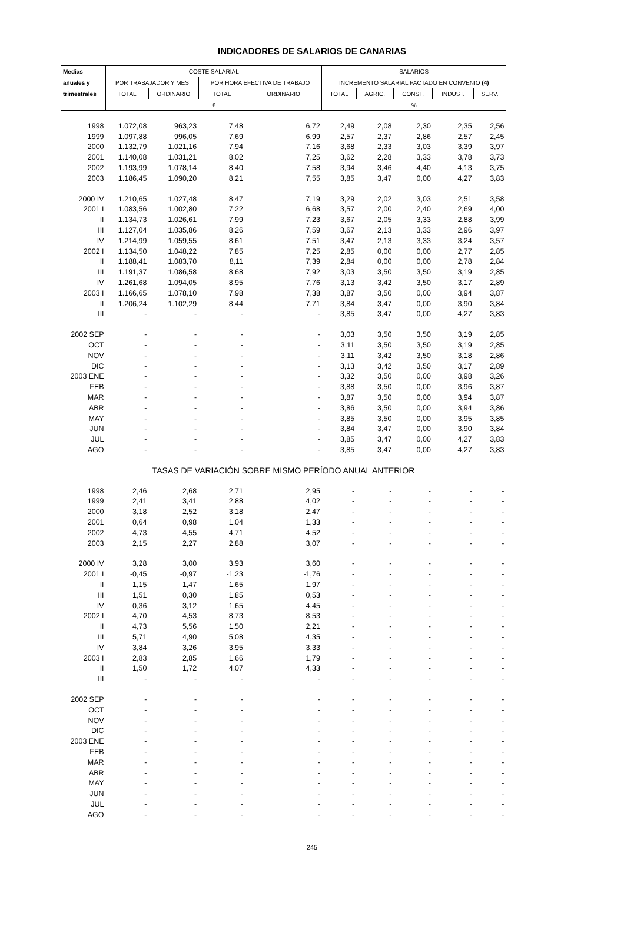INDICADORES DE SALARIOS DE CANARIAS
| Medias | COSTE SALARIAL | | | | SALARIOS | | | | |
| --- | --- | --- | --- | --- | --- | --- | --- | --- | --- |
| anuales y | POR TRABAJADOR Y MES | | POR HORA EFECTIVA DE TRABAJO | | INCREMENTO SALARIAL PACTADO EN CONVENIO (4) | | | | |
| trimestrales | TOTAL | ORDINARIO | TOTAL | ORDINARIO | TOTAL | AGRIC. | CONST. | INDUST. | SERV. |
| | € | | | | % | | | | |
| 1998 | 1.072,08 | 963,23 | 7,48 | 6,72 | 2,49 | 2,08 | 2,30 | 2,35 | 2,56 |
| 1999 | 1.097,88 | 996,05 | 7,69 | 6,99 | 2,57 | 2,37 | 2,86 | 2,57 | 2,45 |
| 2000 | 1.132,79 | 1.021,16 | 7,94 | 7,16 | 3,68 | 2,33 | 3,03 | 3,39 | 3,97 |
| 2001 | 1.140,08 | 1.031,21 | 8,02 | 7,25 | 3,62 | 2,28 | 3,33 | 3,78 | 3,73 |
| 2002 | 1.193,99 | 1.078,14 | 8,40 | 7,58 | 3,94 | 3,46 | 4,40 | 4,13 | 3,75 |
| 2003 | 1.186,45 | 1.090,20 | 8,21 | 7,55 | 3,85 | 3,47 | 0,00 | 4,27 | 3,83 |
| 2000 IV | 1.210,65 | 1.027,48 | 8,47 | 7,19 | 3,29 | 2,02 | 3,03 | 2,51 | 3,58 |
| 2001 I | 1.083,56 | 1.002,80 | 7,22 | 6,68 | 3,57 | 2,00 | 2,40 | 2,69 | 4,00 |
| II | 1.134,73 | 1.026,61 | 7,99 | 7,23 | 3,67 | 2,05 | 3,33 | 2,88 | 3,99 |
| III | 1.127,04 | 1.035,86 | 8,26 | 7,59 | 3,67 | 2,13 | 3,33 | 2,96 | 3,97 |
| IV | 1.214,99 | 1.059,55 | 8,61 | 7,51 | 3,47 | 2,13 | 3,33 | 3,24 | 3,57 |
| 2002 I | 1.134,50 | 1.048,22 | 7,85 | 7,25 | 2,85 | 0,00 | 0,00 | 2,77 | 2,85 |
| II | 1.188,41 | 1.083,70 | 8,11 | 7,39 | 2,84 | 0,00 | 0,00 | 2,78 | 2,84 |
| III | 1.191,37 | 1.086,58 | 8,68 | 7,92 | 3,03 | 3,50 | 3,50 | 3,19 | 2,85 |
| IV | 1.261,68 | 1.094,05 | 8,95 | 7,76 | 3,13 | 3,42 | 3,50 | 3,17 | 2,89 |
| 2003 I | 1.166,65 | 1.078,10 | 7,98 | 7,38 | 3,87 | 3,50 | 0,00 | 3,94 | 3,87 |
| II | 1.206,24 | 1.102,29 | 8,44 | 7,71 | 3,84 | 3,47 | 0,00 | 3,90 | 3,84 |
| III | - | - | - | - | 3,85 | 3,47 | 0,00 | 4,27 | 3,83 |
| 2002 SEP | - | - | - | - | 3,03 | 3,50 | 3,50 | 3,19 | 2,85 |
| OCT | - | - | - | - | 3,11 | 3,50 | 3,50 | 3,19 | 2,85 |
| NOV | - | - | - | - | 3,11 | 3,42 | 3,50 | 3,18 | 2,86 |
| DIC | - | - | - | - | 3,13 | 3,42 | 3,50 | 3,17 | 2,89 |
| 2003 ENE | - | - | - | - | 3,32 | 3,50 | 0,00 | 3,98 | 3,26 |
| FEB | - | - | - | - | 3,88 | 3,50 | 0,00 | 3,96 | 3,87 |
| MAR | - | - | - | - | 3,87 | 3,50 | 0,00 | 3,94 | 3,87 |
| ABR | - | - | - | - | 3,86 | 3,50 | 0,00 | 3,94 | 3,86 |
| MAY | - | - | - | - | 3,85 | 3,50 | 0,00 | 3,95 | 3,85 |
| JUN | - | - | - | - | 3,84 | 3,47 | 0,00 | 3,90 | 3,84 |
| JUL | - | - | - | - | 3,85 | 3,47 | 0,00 | 4,27 | 3,83 |
| AGO | - | - | - | - | 3,85 | 3,47 | 0,00 | 4,27 | 3,83 |
| TASAS DE VARIACIÓN SOBRE MISMO PERÍODO ANUAL ANTERIOR | | | | | | | | | |
| 1998 | 2,46 | 2,68 | 2,71 | 2,95 | - | - | - | - | - |
| 1999 | 2,41 | 3,41 | 2,88 | 4,02 | - | - | - | - | - |
| 2000 | 3,18 | 2,52 | 3,18 | 2,47 | - | - | - | - | - |
| 2001 | 0,64 | 0,98 | 1,04 | 1,33 | - | - | - | - | - |
| 2002 | 4,73 | 4,55 | 4,71 | 4,52 | - | - | - | - | - |
| 2003 | 2,15 | 2,27 | 2,88 | 3,07 | - | - | - | - | - |
| 2000 IV | 3,28 | 3,00 | 3,93 | 3,60 | - | - | - | - | - |
| 2001 I | -0,45 | -0,97 | -1,23 | -1,76 | - | - | - | - | - |
| II | 1,15 | 1,47 | 1,65 | 1,97 | - | - | - | - | - |
| III | 1,51 | 0,30 | 1,85 | 0,53 | - | - | - | - | - |
| IV | 0,36 | 3,12 | 1,65 | 4,45 | - | - | - | - | - |
| 2002 I | 4,70 | 4,53 | 8,73 | 8,53 | - | - | - | - | - |
| II | 4,73 | 5,56 | 1,50 | 2,21 | - | - | - | - | - |
| III | 5,71 | 4,90 | 5,08 | 4,35 | - | - | - | - | - |
| IV | 3,84 | 3,26 | 3,95 | 3,33 | - | - | - | - | - |
| 2003 I | 2,83 | 2,85 | 1,66 | 1,79 | - | - | - | - | - |
| II | 1,50 | 1,72 | 4,07 | 4,33 | - | - | - | - | - |
| III | - | - | - | - | - | - | - | - | - |
| 2002 SEP | - | - | - | - | - | - | - | - | - |
| OCT | - | - | - | - | - | - | - | - | - |
| NOV | - | - | - | - | - | - | - | - | - |
| DIC | - | - | - | - | - | - | - | - | - |
| 2003 ENE | - | - | - | - | - | - | - | - | - |
| FEB | - | - | - | - | - | - | - | - | - |
| MAR | - | - | - | - | - | - | - | - | - |
| ABR | - | - | - | - | - | - | - | - | - |
| MAY | - | - | - | - | - | - | - | - | - |
| JUN | - | - | - | - | - | - | - | - | - |
| JUL | - | - | - | - | - | - | - | - | - |
| AGO | - | - | - | - | - | - | - | - | - |
245